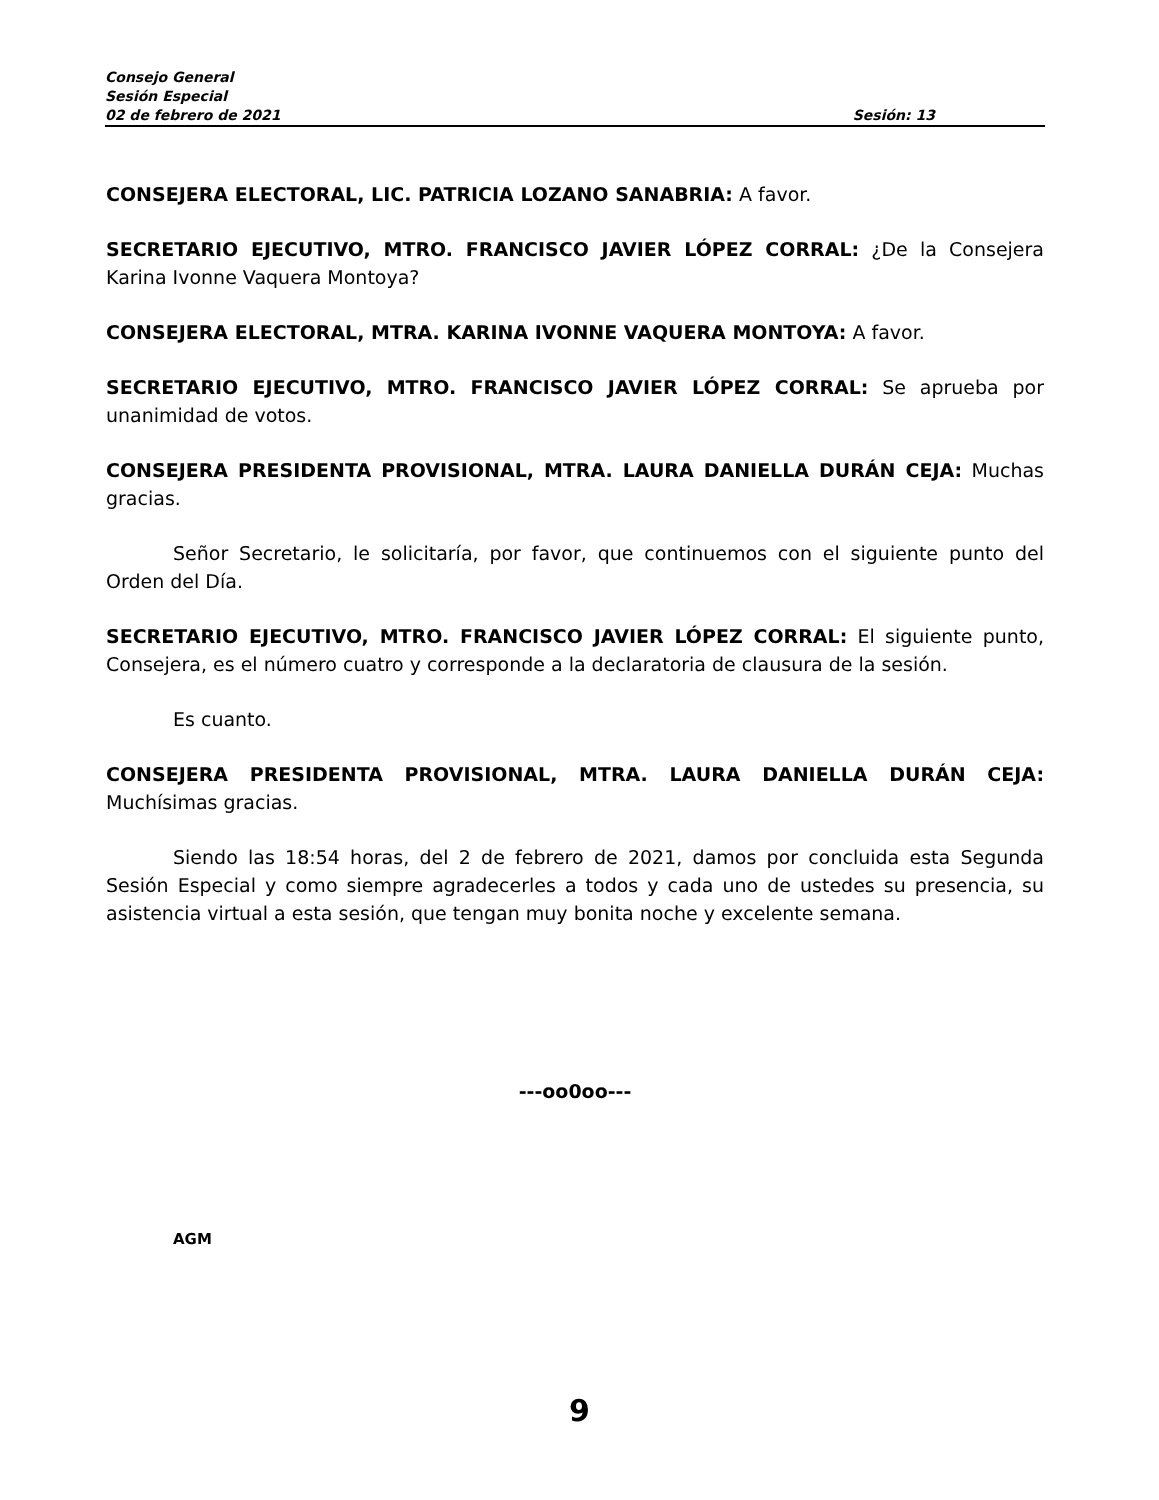Consejo General
Sesión Especial
02 de febrero de 2021 Sesión: 13
CONSEJERA ELECTORAL, LIC. PATRICIA LOZANO SANABRIA: A favor.
SECRETARIO EJECUTIVO, MTRO. FRANCISCO JAVIER LÓPEZ CORRAL: ¿De la Consejera Karina Ivonne Vaquera Montoya?
CONSEJERA ELECTORAL, MTRA. KARINA IVONNE VAQUERA MONTOYA: A favor.
SECRETARIO EJECUTIVO, MTRO. FRANCISCO JAVIER LÓPEZ CORRAL: Se aprueba por unanimidad de votos.
CONSEJERA PRESIDENTA PROVISIONAL, MTRA. LAURA DANIELLA DURÁN CEJA: Muchas gracias.
Señor Secretario, le solicitaría, por favor, que continuemos con el siguiente punto del Orden del Día.
SECRETARIO EJECUTIVO, MTRO. FRANCISCO JAVIER LÓPEZ CORRAL: El siguiente punto, Consejera, es el número cuatro y corresponde a la declaratoria de clausura de la sesión.
Es cuanto.
CONSEJERA PRESIDENTA PROVISIONAL, MTRA. LAURA DANIELLA DURÁN CEJA: Muchísimas gracias.
Siendo las 18:54 horas, del 2 de febrero de 2021, damos por concluida esta Segunda Sesión Especial y como siempre agradecerles a todos y cada uno de ustedes su presencia, su asistencia virtual a esta sesión, que tengan muy bonita noche y excelente semana.
---oo0oo---
AGM
9